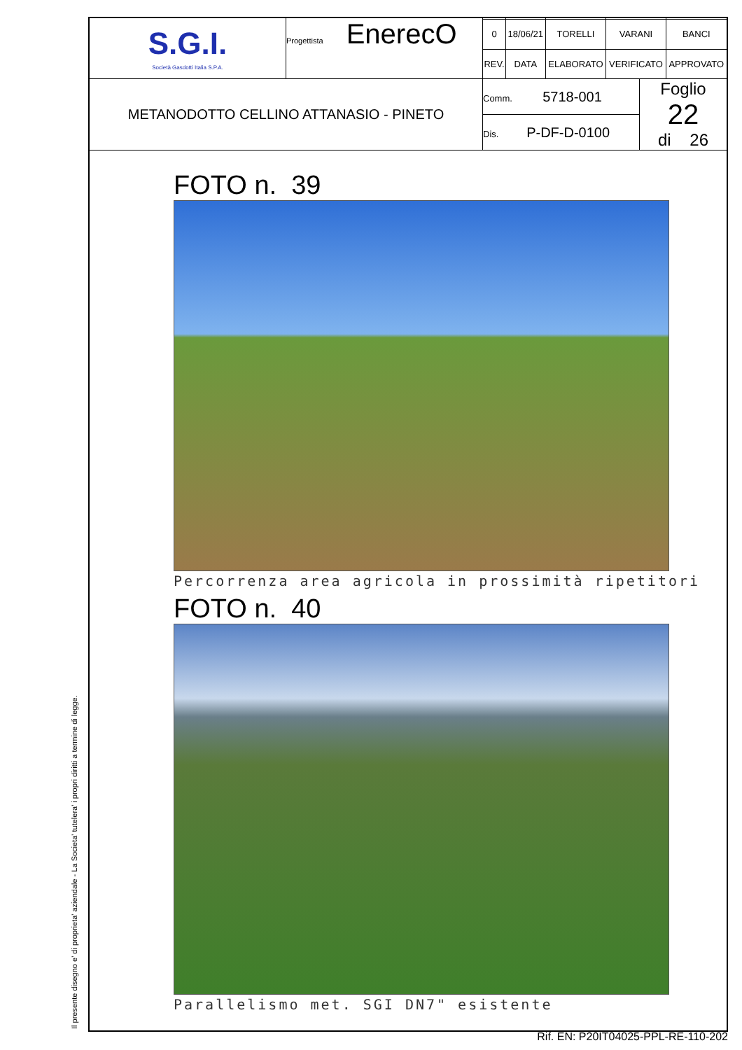| S.G.I. Società Gasdotti Italia S.P.A. | Progettista EnerecO | / 0 / 18/06/21 / TORELLI / VARANI / BANCI / / REV. / DATA / ELABORATO / VERIFICATO / APPROVATO / |
| METANODOTTO CELLINO ATTANASIO - PINETO | | / Comm. 5718-001 / Foglio 22 di 26 / / Dis. P-DF-D-0100 / / |
FOTO n. 39
Percorrenza area agricola in prossimità ripetitori
FOTO n. 40
Parallelismo met. SGI DN7" esistente
Il presente disegno e' di proprieta' aziendale - La Societa' tutelera' i propri diritti a termine di legge.
Rif. EN: P20IT04025-PPL-RE-110-202